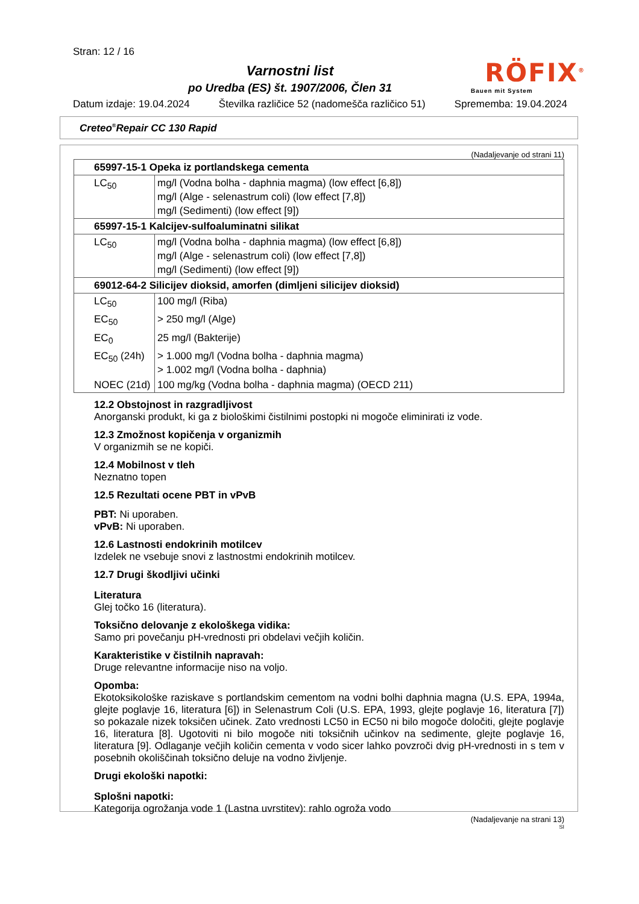Stran: 12 / 16
Varnostni list
po Uredba (ES) št. 1907/2006, Člen 31
RÖFIX<sup>®</sup>
Bauen mit System
Datum izdaje: 19.04.2024 Številka različice 52 (nadomešča različico 51) Sprememba: 19.04.2024
Creteo<sup>®</sup>Repair CC 130 Rapid
(Nadaljevanje od strani 11)
| 65997-15-1 Opeka iz portlandskega cementa | |
| --- | --- |
| LC<sub>50</sub> | mg/l (Vodna bolha - daphnia magma) (low effect [6,8]) mg/l (Alge - selenastrum coli) (low effect [7,8]) mg/l (Sedimenti) (low effect [9]) |
| 65997-15-1 Kalcijev-sulfoaluminatni silikat | |
| LC<sub>50</sub> | mg/l (Vodna bolha - daphnia magma) (low effect [6,8]) mg/l (Alge - selenastrum coli) (low effect [7,8]) mg/l (Sedimenti) (low effect [9]) |
| 69012-64-2 Silicijev dioksid, amorfen (dimljeni silicijev dioksid) | |
| LC<sub>50</sub> | 100 mg/l (Riba) |
| EC<sub>50</sub> | > 250 mg/l (Alge) |
| EC<sub>0</sub> | 25 mg/l (Bakterije) |
| EC<sub>50</sub> (24h) | > 1.000 mg/l (Vodna bolha - daphnia magma) > 1.002 mg/l (Vodna bolha - daphnia) |
| NOEC (21d) | 100 mg/kg (Vodna bolha - daphnia magma) (OECD 211) |
12.2 Obstojnost in razgradljivost
Anorganski produkt, ki ga z biološkimi čistilnimi postopki ni mogoče eliminirati iz vode.
12.3 Zmožnost kopičenja v organizmih
V organizmih se ne kopiči.
12.4 Mobilnost v tleh
Neznatno topen
12.5 Rezultati ocene PBT in vPvB
PBT: Ni uporaben.
vPvB: Ni uporaben.
12.6 Lastnosti endokrinih motilcev
Izdelek ne vsebuje snovi z lastnostmi endokrinih motilcev.
12.7 Drugi škodljivi učinki
Literatura
Glej točko 16 (literatura).
Toksično delovanje z ekološkega vidika:
Samo pri povečanju pH-vrednosti pri obdelavi večjih količin.
Karakteristike v čistilnih napravah:
Druge relevantne informacije niso na voljo.
Opomba:
Ekotoksikološke raziskave s portlandskim cementom na vodni bolhi daphnia magna (U.S. EPA, 1994a, glejte poglavje 16, literatura [6]) in Selenastrum Coli (U.S. EPA, 1993, glejte poglavje 16, literatura [7]) so pokazale nizek toksičen učinek. Zato vrednosti LC50 in EC50 ni bilo mogoče določiti, glejte poglavje 16, literatura [8]. Ugotoviti ni bilo mogoče niti toksičnih učinkov na sedimente, glejte poglavje 16, literatura [9]. Odlaganje večjih količin cementa v vodo sicer lahko povzroči dvig pH-vrednosti in s tem v posebnih okoliščinah toksično deluje na vodno življenje.
Drugi ekološki napotki:
Splošni napotki:
Kategorija ogrožanja vode 1 (Lastna uvrstitev): rahlo ogroža vodo
(Nadaljevanje na strani 13)
SI